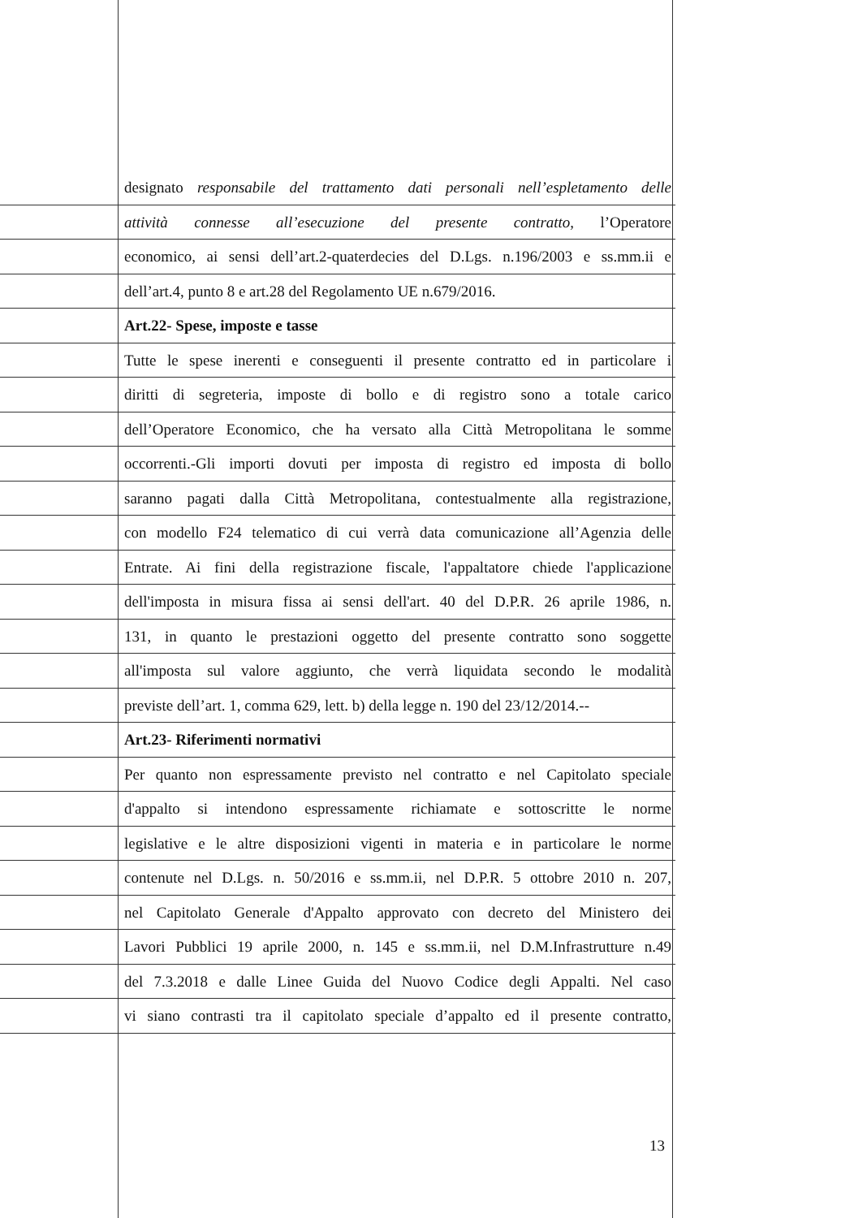designato responsabile del trattamento dati personali nell’espletamento delle
attività connesse all’esecuzione del presente contratto, l’Operatore
economico, ai sensi dell’art.2-quaterdecies del D.Lgs. n.196/2003 e ss.mm.ii e
dell’art.4, punto 8 e art.28 del Regolamento UE n.679/2016.
Art.22- Spese, imposte e tasse
Tutte le spese inerenti e conseguenti il presente contratto ed in particolare i
diritti di segreteria, imposte di bollo e di registro sono a totale carico
dell’Operatore Economico, che ha versato alla Città Metropolitana le somme
occorrenti.-Gli importi dovuti per imposta di registro ed imposta di bollo
saranno pagati dalla Città Metropolitana, contestualmente alla registrazione,
con modello F24 telematico di cui verrà data comunicazione all’Agenzia delle
Entrate. Ai fini della registrazione fiscale, l'appaltatore chiede l'applicazione
dell'imposta in misura fissa ai sensi dell'art. 40 del D.P.R. 26 aprile 1986, n.
131, in quanto le prestazioni oggetto del presente contratto sono soggette
all'imposta sul valore aggiunto, che verrà liquidata secondo le modalità
previste dell’art. 1, comma 629, lett. b) della legge n. 190 del 23/12/2014.--
Art.23- Riferimenti normativi
Per quanto non espressamente previsto nel contratto e nel Capitolato speciale
d'appalto si intendono espressamente richiamate e sottoscritte le norme
legislative e le altre disposizioni vigenti in materia e in particolare le norme
contenute nel D.Lgs. n. 50/2016 e ss.mm.ii, nel D.P.R. 5 ottobre 2010 n. 207,
nel Capitolato Generale d'Appalto approvato con decreto del Ministero dei
Lavori Pubblici 19 aprile 2000, n. 145 e ss.mm.ii, nel D.M.Infrastrutture n.49
del 7.3.2018 e dalle Linee Guida del Nuovo Codice degli Appalti. Nel caso
vi siano contrasti tra il capitolato speciale d’appalto ed il presente contratto,
13